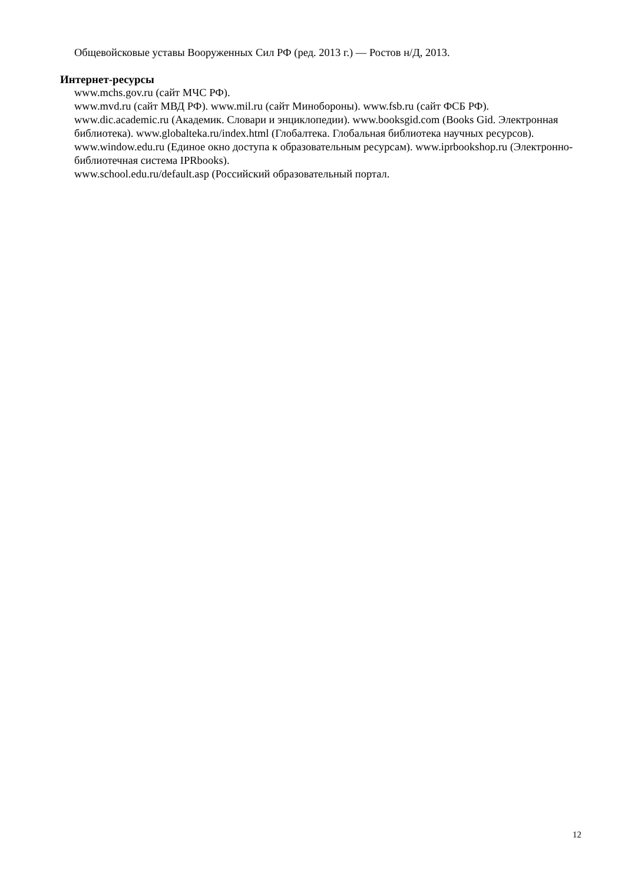Общевойсковые уставы Вооруженных Сил РФ (ред. 2013 г.) — Ростов н/Д, 2013.
Интернет-ресурсы
www.mchs.gov.ru (сайт МЧС РФ).
www.mvd.ru (сайт МВД РФ). www.mil.ru (сайт Минобороны). www.fsb.ru (сайт ФСБ РФ).
www.dic.academic.ru (Академик. Словари и энциклопедии). www.booksgid.com (Books Gid. Электронная библиотека). www.globalteka.ru/index.html (Глобалтека. Глобальная библиотека научных ресурсов). www.window.edu.ru (Единое окно доступа к образовательным ресурсам). www.iprbookshop.ru (Электронно-библиотечная система IPRbooks).
www.school.edu.ru/default.asp (Российский образовательный портал.
12